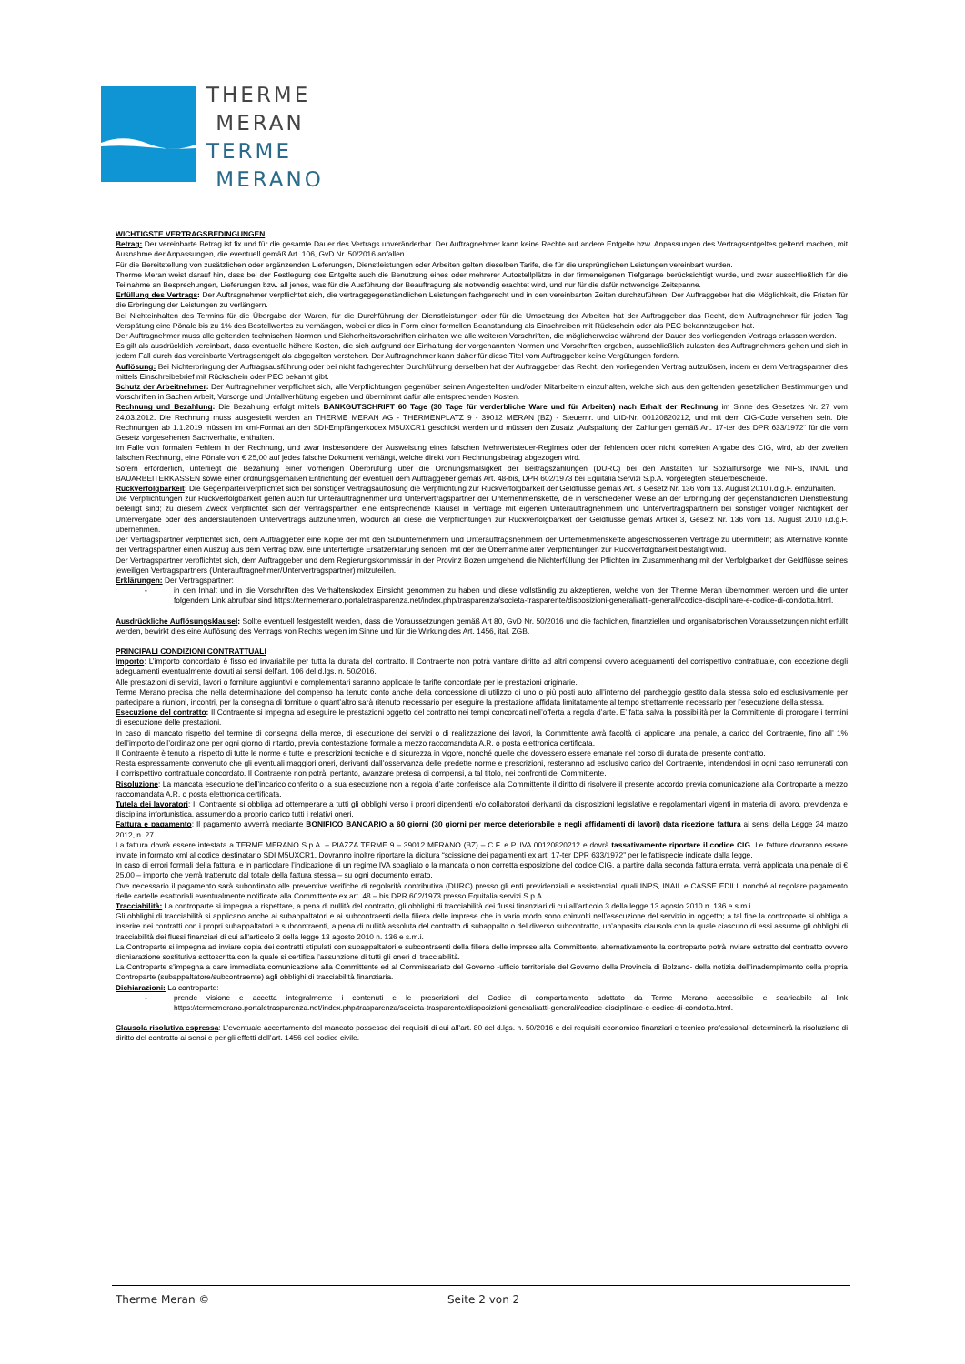THERME
MERAN
TERME
MERANO
WICHTIGSTE VERTRAGSBEDINGUNGEN
Betrag: Der vereinbarte Betrag ist fix und für die gesamte Dauer des Vertrags unveränderbar. Der Auftragnehmer kann keine Rechte auf andere Entgelte bzw. Anpassungen des Vertragsentgeltes geltend machen, mit Ausnahme der Anpassungen, die eventuell gemäß Art. 106, GvD Nr. 50/2016 anfallen.
Für die Bereitstellung von zusätzlichen oder ergänzenden Lieferungen, Dienstleistungen oder Arbeiten gelten dieselben Tarife, die für die ursprünglichen Leistungen vereinbart wurden.
Therme Meran weist darauf hin, dass bei der Festlegung des Entgelts auch die Benutzung eines oder mehrerer Autostellplätze in der firmeneigenen Tiefgarage berücksichtigt wurde, und zwar ausschließlich für die Teilnahme an Besprechungen, Lieferungen bzw. all jenes, was für die Ausführung der Beauftragung als notwendig erachtet wird, und nur für die dafür notwendige Zeitspanne.
Erfüllung des Vertrags: Der Auftragnehmer verpflichtet sich, die vertragsgegenständlichen Leistungen fachgerecht und in den vereinbarten Zeiten durchzuführen. Der Auftraggeber hat die Möglichkeit, die Fristen für die Erbringung der Leistungen zu verlängern.
Bei Nichteinhalten des Termins für die Übergabe der Waren, für die Durchführung der Dienstleistungen oder für die Umsetzung der Arbeiten hat der Auftraggeber das Recht, dem Auftragnehmer für jeden Tag Verspätung eine Pönale bis zu 1% des Bestellwertes zu verhängen, wobei er dies in Form einer formellen Beanstandung als Einschreiben mit Rückschein oder als PEC bekanntzugeben hat.
Der Auftragnehmer muss alle geltenden technischen Normen und Sicherheitsvorschriften einhalten wie alle weiteren Vorschriften, die möglicherweise während der Dauer des vorliegenden Vertrags erlassen werden.
Es gilt als ausdrücklich vereinbart, dass eventuelle höhere Kosten, die sich aufgrund der Einhaltung der vorgenannten Normen und Vorschriften ergeben, ausschließlich zulasten des Auftragnehmers gehen und sich in jedem Fall durch das vereinbarte Vertragsentgelt als abgegolten verstehen. Der Auftragnehmer kann daher für diese Titel vom Auftraggeber keine Vergütungen fordern.
Auflösung: Bei Nichterbringung der Auftragsausführung oder bei nicht fachgerechter Durchführung derselben hat der Auftraggeber das Recht, den vorliegenden Vertrag aufzulösen, indem er dem Vertragspartner dies mittels Einschreibebrief mit Rückschein oder PEC bekannt gibt.
Schutz der Arbeitnehmer: Der Auftragnehmer verpflichtet sich, alle Verpflichtungen gegenüber seinen Angestellten und/oder Mitarbeitern einzuhalten, welche sich aus den geltenden gesetzlichen Bestimmungen und Vorschriften in Sachen Arbeit, Vorsorge und Unfallverhütung ergeben und übernimmt dafür alle entsprechenden Kosten.
Rechnung und Bezahlung: Die Bezahlung erfolgt mittels BANKGUTSCHRIFT 60 Tage (30 Tage für verderbliche Ware und für Arbeiten) nach Erhalt der Rechnung im Sinne des Gesetzes Nr. 27 vom 24.03.2012. Die Rechnung muss ausgestellt werden an THERME MERAN AG - THERMENPLATZ 9 - 39012 MERAN (BZ) - Steuernr. und UID-Nr. 00120820212, und mit dem CIG-Code versehen sein. Die Rechnungen ab 1.1.2019 müssen im xml-Format an den SDI-Empfängerkodex M5UXCR1 geschickt werden und müssen den Zusatz „Aufspaltung der Zahlungen gemäß Art. 17-ter des DPR 633/1972“ für die vom Gesetz vorgesehenen Sachverhalte, enthalten.
Im Falle von formalen Fehlern in der Rechnung, und zwar insbesondere der Ausweisung eines falschen Mehrwertsteuer-Regimes oder der fehlenden oder nicht korrekten Angabe des CIG, wird, ab der zweiten falschen Rechnung, eine Pönale von € 25,00 auf jedes falsche Dokument verhängt, welche direkt vom Rechnungsbetrag abgezogen wird.
Sofern erforderlich, unterliegt die Bezahlung einer vorherigen Überprüfung über die Ordnungsmäßigkeit der Beitragszahlungen (DURC) bei den Anstalten für Sozialfürsorge wie NIFS, INAIL und BAUARBEITERKASSEN sowie einer ordnungsgemäßen Entrichtung der eventuell dem Auftraggeber gemäß Art. 48-bis, DPR 602/1973 bei Equitalia Servizi S.p.A. vorgelegten Steuerbescheide.
Rückverfolgbarkeit: Die Gegenpartei verpflichtet sich bei sonstiger Vertragsauflösung die Verpflichtung zur Rückverfolgbarkeit der Geldflüsse gemäß Art. 3 Gesetz Nr. 136 vom 13. August 2010 i.d.g.F. einzuhalten.
Die Verpflichtungen zur Rückverfolgbarkeit gelten auch für Unterauftragnehmer und Untervertragspartner der Unternehmenskette, die in verschiedener Weise an der Erbringung der gegenständlichen Dienstleistung beteiligt sind; zu diesem Zweck verpflichtet sich der Vertragspartner, eine entsprechende Klausel in Verträge mit eigenen Unterauftragnehmern und Untervertragspartnern bei sonstiger völliger Nichtigkeit der Untervergabe oder des anderslautenden Untervertrags aufzunehmen, wodurch all diese die Verpflichtungen zur Rückverfolgbarkeit der Geldflüsse gemäß Artikel 3, Gesetz Nr. 136 vom 13. August 2010 i.d.g.F. übernehmen.
Der Vertragspartner verpflichtet sich, dem Auftraggeber eine Kopie der mit den Subunternehmern und Unterauftragsnehmern der Unternehmenskette abgeschlossenen Verträge zu übermitteln; als Alternative könnte der Vertragspartner einen Auszug aus dem Vertrag bzw. eine unterfertigte Ersatzerklärung senden, mit der die Übernahme aller Verpflichtungen zur Rückverfolgbarkeit bestätigt wird.
Der Vertragspartner verpflichtet sich, dem Auftraggeber und dem Regierungskommissär in der Provinz Bozen umgehend die Nichterfüllung der Pflichten im Zusammenhang mit der Verfolgbarkeit der Geldflüsse seines jeweiligen Vertragspartners (Unterauftragnehmer/Untervertragspartner) mitzuteilen.
Erklärungen: Der Vertragspartner:
- in den Inhalt und in die Vorschriften des Verhaltenskodex Einsicht genommen zu haben und diese vollständig zu akzeptieren, welche von der Therme Meran übernommen werden und die unter folgendem Link abrufbar sind https://termemerano.portaletrasparenza.net/index.php/trasparenza/societa-trasparente/disposizioni-generali/atti-generali/codice-disciplinare-e-codice-di-condotta.html.
Ausdrückliche Auflösungsklausel: Sollte eventuell festgestellt werden, dass die Voraussetzungen gemäß Art 80, GvD Nr. 50/2016 und die fachlichen, finanziellen und organisatorischen Voraussetzungen nicht erfüllt werden, bewirkt dies eine Auflösung des Vertrags von Rechts wegen im Sinne und für die Wirkung des Art. 1456, ital. ZGB.
PRINCIPALI CONDIZIONI CONTRATTUALI
Importo: L’importo concordato è fisso ed invariabile per tutta la durata del contratto. Il Contraente non potrà vantare diritto ad altri compensi ovvero adeguamenti del corrispettivo contrattuale, con eccezione degli adeguamenti eventualmente dovuti ai sensi dell’art. 106 del d.lgs. n. 50/2016.
Alle prestazioni di servizi, lavori o forniture aggiuntivi e complementari saranno applicate le tariffe concordate per le prestazioni originarie.
Terme Merano precisa che nella determinazione del compenso ha tenuto conto anche della concessione di utilizzo di uno o più posti auto all’interno del parcheggio gestito dalla stessa solo ed esclusivamente per partecipare a riunioni, incontri, per la consegna di forniture o quant’altro sarà ritenuto necessario per eseguire la prestazione affidata limitatamente al tempo strettamente necessario per l’esecuzione della stessa.
Esecuzione del contratto: Il Contraente si impegna ad eseguire le prestazioni oggetto del contratto nei tempi concordati nell’offerta a regola d’arte. E’ fatta salva la possibilità per la Committente di prorogare i termini di esecuzione delle prestazioni.
In caso di mancato rispetto del termine di consegna della merce, di esecuzione dei servizi o di realizzazione dei lavori, la Committente avrà facoltà di applicare una penale, a carico del Contraente, fino all’ 1% dell’importo dell’ordinazione per ogni giorno di ritardo, previa contestazione formale a mezzo raccomandata A.R. o posta elettronica certificata.
Il Contraente è tenuto al rispetto di tutte le norme e tutte le prescrizioni tecniche e di sicurezza in vigore, nonché quelle che dovessero essere emanate nel corso di durata del presente contratto.
Resta espressamente convenuto che gli eventuali maggiori oneri, derivanti dall’osservanza delle predette norme e prescrizioni, resteranno ad esclusivo carico del Contraente, intendendosi in ogni caso remunerati con il corrispettivo contrattuale concordato. Il Contraente non potrà, pertanto, avanzare pretesa di compensi, a tal titolo, nei confronti del Committente.
Risoluzione: La mancata esecuzione dell’incarico conferito o la sua esecuzione non a regola d’arte conferisce alla Committente il diritto di risolvere il presente accordo previa comunicazione alla Controparte a mezzo raccomandata A.R. o posta elettronica certificata.
Tutela dei lavoratori: Il Contraente si obbliga ad ottemperare a tutti gli obblighi verso i propri dipendenti e/o collaboratori derivanti da disposizioni legislative e regolamentari vigenti in materia di lavoro, previdenza e disciplina infortunistica, assumendo a proprio carico tutti i relativi oneri.
Fattura e pagamento: Il pagamento avverrà mediante BONIFICO BANCARIO a 60 giorni (30 giorni per merce deteriorabile e negli affidamenti di lavori) data ricezione fattura ai sensi della Legge 24 marzo 2012, n. 27.
La fattura dovrà essere intestata a TERME MERANO S.p.A. – PIAZZA TERME 9 – 39012 MERANO (BZ) – C.F. e P. IVA 00120820212 e dovrà tassativamente riportare il codice CIG. Le fatture dovranno essere inviate in formato xml al codice destinatario SDI M5UXCR1. Dovranno inoltre riportare la dicitura “scissione dei pagamenti ex art. 17-ter DPR 633/1972” per le fattispecie indicate dalla legge.
In caso di errori formali della fattura, e in particolare l’indicazione di un regime IVA sbagliato o la mancata o non corretta esposizione del codice CIG, a partire dalla seconda fattura errata, verrà applicata una penale di € 25,00 – importo che verrà trattenuto dal totale della fattura stessa – su ogni documento errato.
Ove necessario il pagamento sarà subordinato alle preventive verifiche di regolarità contributiva (DURC) presso gli enti previdenziali e assistenziali quali INPS, INAIL e CASSE EDILI, nonché al regolare pagamento delle cartelle esattoriali eventualmente notificate alla Committente ex art. 48 – bis DPR 602/1973 presso Equitalia servizi S.p.A.
Tracciabilità: La controparte si impegna a rispettare, a pena di nullità del contratto, gli obblighi di tracciabilità dei flussi finanziari di cui all’articolo 3 della legge 13 agosto 2010 n. 136 e s.m.i.
Gli obblighi di tracciabilità si applicano anche ai subappaltatori e ai subcontraenti della filiera delle imprese che in vario modo sono coinvolti nell’esecuzione del servizio in oggetto; a tal fine la controparte si obbliga a inserire nei contratti con i propri subappaltatori e subcontraenti, a pena di nullità assoluta del contratto di subappalto o del diverso subcontratto, un’apposita clausola con la quale ciascuno di essi assume gli obblighi di tracciabilità dei flussi finanziari di cui all’articolo 3 della legge 13 agosto 2010 n. 136 e s.m.i.
La Controparte si impegna ad inviare copia dei contratti stipulati con subappaltatori e subcontraenti della filiera delle imprese alla Committente, alternativamente la controparte potrà inviare estratto del contratto ovvero dichiarazione sostitutiva sottoscritta con la quale si certifica l’assunzione di tutti gli oneri di tracciabilità.
La Controparte s’impegna a dare immediata comunicazione alla Committente ed al Commissariato del Governo -ufficio territoriale del Governo della Provincia di Bolzano- della notizia dell’inadempimento della propria Controparte (subappaltatore/subcontraente) agli obblighi di tracciabilità finanziaria.
Dichiarazioni: La controparte:
- prende visione e accetta integralmente i contenuti e le prescrizioni del Codice di comportamento adottato da Terme Merano accessibile e scaricabile al link https://termemerano.portaletrasparenza.net/index.php/trasparenza/societa-trasparente/disposizioni-generali/atti-generali/codice-disciplinare-e-codice-di-condotta.html.
Clausola risolutiva espressa: L’eventuale accertamento del mancato possesso dei requisiti di cui all’art. 80 del d.lgs. n. 50/2016 e dei requisiti economico finanziari e tecnico professionali determinerà la risoluzione di diritto del contratto ai sensi e per gli effetti dell’art. 1456 del codice civile.
Therme Meran © Seite 2 von 2